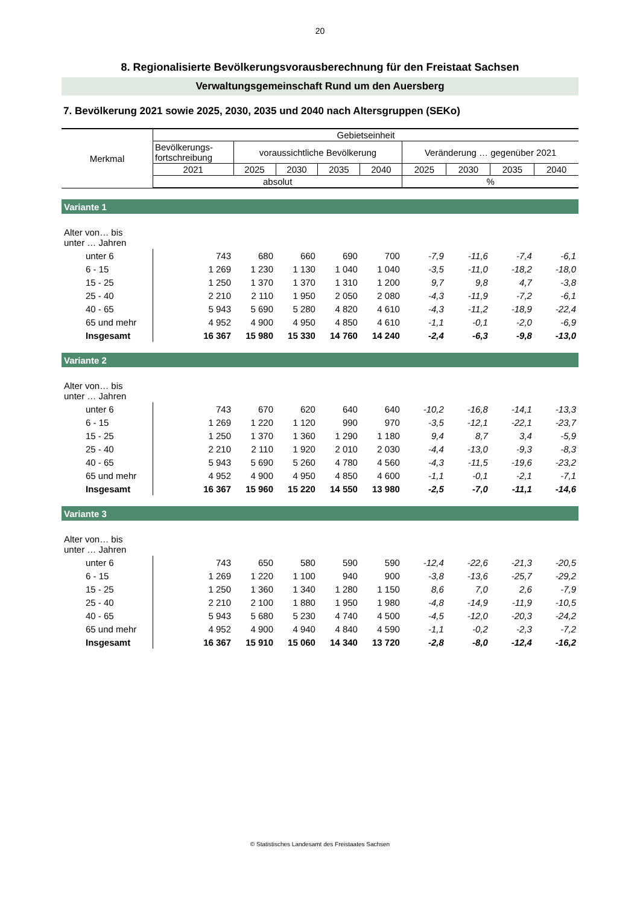20
8. Regionalisierte Bevölkerungsvorausberechnung für den Freistaat Sachsen
Verwaltungsgemeinschaft Rund um den Auersberg
7. Bevölkerung 2021 sowie 2025, 2030, 2035 und 2040 nach Altersgruppen (SEKo)
| Merkmal | Gebietseinheit | | | | | | | | |
| --- | --- | --- | --- | --- | --- | --- | --- | --- | --- |
| | Bevölkerungs- fortschreibung | voraussichtliche Bevölkerung | | | | Veränderung … gegenüber 2021 | | | |
| | 2021 | 2025 | 2030 | 2035 | 2040 | 2025 | 2030 | 2035 | 2040 |
| | absolut | | | | | % | | | |
| Variante 1 | | | | | | | | | |
| Alter von… bis unter … Jahren | | | | | | | | | |
| unter 6 | 743 | 680 | 660 | 690 | 700 | -7,9 | -11,6 | -7,4 | -6,1 |
| 6 - 15 | 1 269 | 1 230 | 1 130 | 1 040 | 1 040 | -3,5 | -11,0 | -18,2 | -18,0 |
| 15 - 25 | 1 250 | 1 370 | 1 370 | 1 310 | 1 200 | 9,7 | 9,8 | 4,7 | -3,8 |
| 25 - 40 | 2 210 | 2 110 | 1 950 | 2 050 | 2 080 | -4,3 | -11,9 | -7,2 | -6,1 |
| 40 - 65 | 5 943 | 5 690 | 5 280 | 4 820 | 4 610 | -4,3 | -11,2 | -18,9 | -22,4 |
| 65 und mehr | 4 952 | 4 900 | 4 950 | 4 850 | 4 610 | -1,1 | -0,1 | -2,0 | -6,9 |
| Insgesamt | 16 367 | 15 980 | 15 330 | 14 760 | 14 240 | -2,4 | -6,3 | -9,8 | -13,0 |
| Variante 2 | | | | | | | | | |
| Alter von… bis unter … Jahren | | | | | | | | | |
| unter 6 | 743 | 670 | 620 | 640 | 640 | -10,2 | -16,8 | -14,1 | -13,3 |
| 6 - 15 | 1 269 | 1 220 | 1 120 | 990 | 970 | -3,5 | -12,1 | -22,1 | -23,7 |
| 15 - 25 | 1 250 | 1 370 | 1 360 | 1 290 | 1 180 | 9,4 | 8,7 | 3,4 | -5,9 |
| 25 - 40 | 2 210 | 2 110 | 1 920 | 2 010 | 2 030 | -4,4 | -13,0 | -9,3 | -8,3 |
| 40 - 65 | 5 943 | 5 690 | 5 260 | 4 780 | 4 560 | -4,3 | -11,5 | -19,6 | -23,2 |
| 65 und mehr | 4 952 | 4 900 | 4 950 | 4 850 | 4 600 | -1,1 | -0,1 | -2,1 | -7,1 |
| Insgesamt | 16 367 | 15 960 | 15 220 | 14 550 | 13 980 | -2,5 | -7,0 | -11,1 | -14,6 |
| Variante 3 | | | | | | | | | |
| Alter von… bis unter … Jahren | | | | | | | | | |
| unter 6 | 743 | 650 | 580 | 590 | 590 | -12,4 | -22,6 | -21,3 | -20,5 |
| 6 - 15 | 1 269 | 1 220 | 1 100 | 940 | 900 | -3,8 | -13,6 | -25,7 | -29,2 |
| 15 - 25 | 1 250 | 1 360 | 1 340 | 1 280 | 1 150 | 8,6 | 7,0 | 2,6 | -7,9 |
| 25 - 40 | 2 210 | 2 100 | 1 880 | 1 950 | 1 980 | -4,8 | -14,9 | -11,9 | -10,5 |
| 40 - 65 | 5 943 | 5 680 | 5 230 | 4 740 | 4 500 | -4,5 | -12,0 | -20,3 | -24,2 |
| 65 und mehr | 4 952 | 4 900 | 4 940 | 4 840 | 4 590 | -1,1 | -0,2 | -2,3 | -7,2 |
| Insgesamt | 16 367 | 15 910 | 15 060 | 14 340 | 13 720 | -2,8 | -8,0 | -12,4 | -16,2 |
© Statistisches Landesamt des Freistaates Sachsen